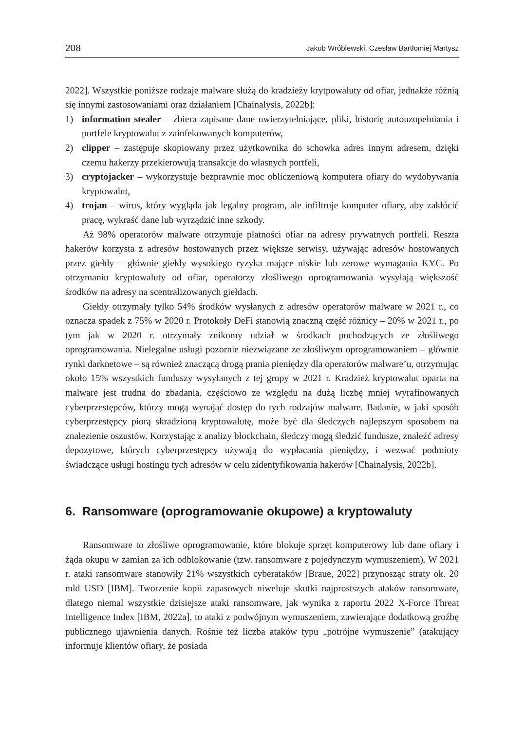208 Jakub Wróblewski, Czesław Bartłomiej Martysz
2022]. Wszystkie poniższe rodzaje malware służą do kradzieży krytpowaluty od ofiar, jednakże różnią się innymi zastosowaniami oraz działaniem [Chainalysis, 2022b]:
1) information stealer – zbiera zapisane dane uwierzytelniające, pliki, historię autouzupełniania i portfele kryptowalut z zainfekowanych komputerów,
2) clipper – zastępuje skopiowany przez użytkownika do schowka adres innym adresem, dzięki czemu hakerzy przekierowują transakcje do własnych portfeli,
3) cryptojacker – wykorzystuje bezprawnie moc obliczeniową komputera ofiary do wydobywania kryptowalut,
4) trojan – wirus, który wygląda jak legalny program, ale infiltruje komputer ofiary, aby zakłócić pracę, wykraść dane lub wyrządzić inne szkody.
Aż 98% operatorów malware otrzymuje płatności ofiar na adresy prywatnych portfeli. Reszta hakerów korzysta z adresów hostowanych przez większe serwisy, używając adresów hostowanych przez giełdy – głównie giełdy wysokiego ryzyka mające niskie lub zerowe wymagania KYC. Po otrzymaniu kryptowaluty od ofiar, operatorzy złośliwego oprogramowania wysyłają większość środków na adresy na scentralizowanych giełdach.
Giełdy otrzymały tylko 54% środków wysłanych z adresów operatorów malware w 2021 r., co oznacza spadek z 75% w 2020 r. Protokoły DeFi stanowią znaczną część różnicy – 20% w 2021 r., po tym jak w 2020 r. otrzymały znikomy udział w środkach pochodzących ze złośliwego oprogramowania. Nielegalne usługi pozornie niezwiązane ze złośliwym oprogramowaniem – głównie rynki darknetowe – są również znaczącą drogą prania pieniędzy dla operatorów malware’u, otrzymując około 15% wszystkich funduszy wysyłanych z tej grupy w 2021 r. Kradzież kryptowalut oparta na malware jest trudna do zbadania, częściowo ze względu na dużą liczbę mniej wyrafinowanych cyberprzestępców, którzy mogą wynająć dostęp do tych rodzajów malware. Badanie, w jaki sposób cyberprzestępcy piorą skradzioną kryptowalutę, może być dla śledczych najlepszym sposobem na znalezienie oszustów. Korzystając z analizy blockchain, śledczy mogą śledzić fundusze, znaleźć adresy depozytowe, których cyberprzestępcy używają do wypłacania pieniędzy, i wezwać podmioty świadczące usługi hostingu tych adresów w celu zidentyfikowania hakerów [Chainalysis, 2022b].
6. Ransomware (oprogramowanie okupowe) a kryptowaluty
Ransomware to złośliwe oprogramowanie, które blokuje sprzęt komputerowy lub dane ofiary i żąda okupu w zamian za ich odblokowanie (tzw. ransomware z pojedynczym wymuszeniem). W 2021 r. ataki ransomware stanowiły 21% wszystkich cyberataków [Braue, 2022] przynosząc straty ok. 20 mld USD [IBM]. Tworzenie kopii zapasowych niweluje skutki najprostszych ataków ransomware, dlatego niemal wszystkie dzisiejsze ataki ransomware, jak wynika z raportu 2022 X-Force Threat Intelligence Index [IBM, 2022a], to ataki z podwójnym wymuszeniem, zawierające dodatkową groźbę publicznego ujawnienia danych. Rośnie też liczba ataków typu „potrójne wymuszenie” (atakujący informuje klientów ofiary, że posiada